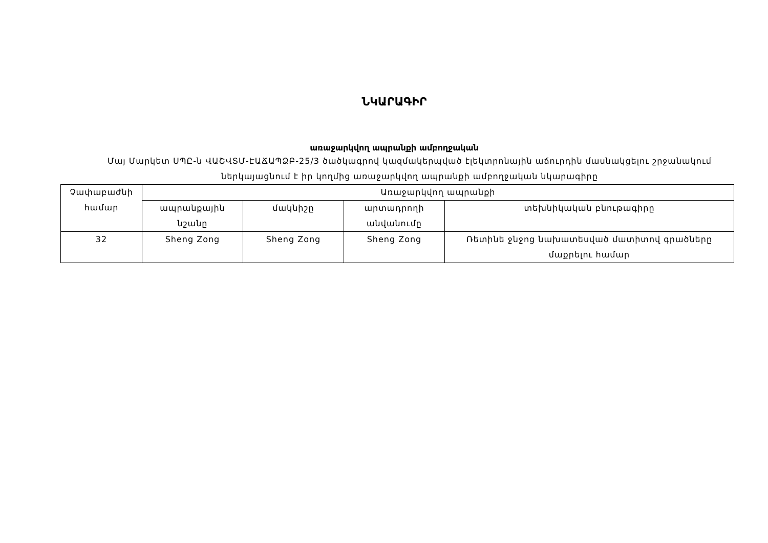ՆԿԱՐԱԳԻՐ
առաջարկվող ապրանքի ամբողջական
Մայ Մարկետ ՍՊԸ-ն ՎԱՇՎՏՄ-ԷԱՃԱՊՁԲ-25/3 ծածկագրով կազմակերպված էլեկտրոնային աճուրդին մասնակցելու շրջանակում ներկայացնում է իր կողմից առաջարկվող ապրանքի ամբողջական նկարագիրը
| Չափաբաժնի համար | Առաջարկվող ապրանքի | | | |
| | ապրանքային նշանը | մակնիշը | արտադրողի անվանումը | տեխնիկական բնութագիրը |
| 32 | Sheng Zong | Sheng Zong | Sheng Zong | Ռետինե ջնջոց նախատեսված մատիտով գրածները մաքրելու համար |